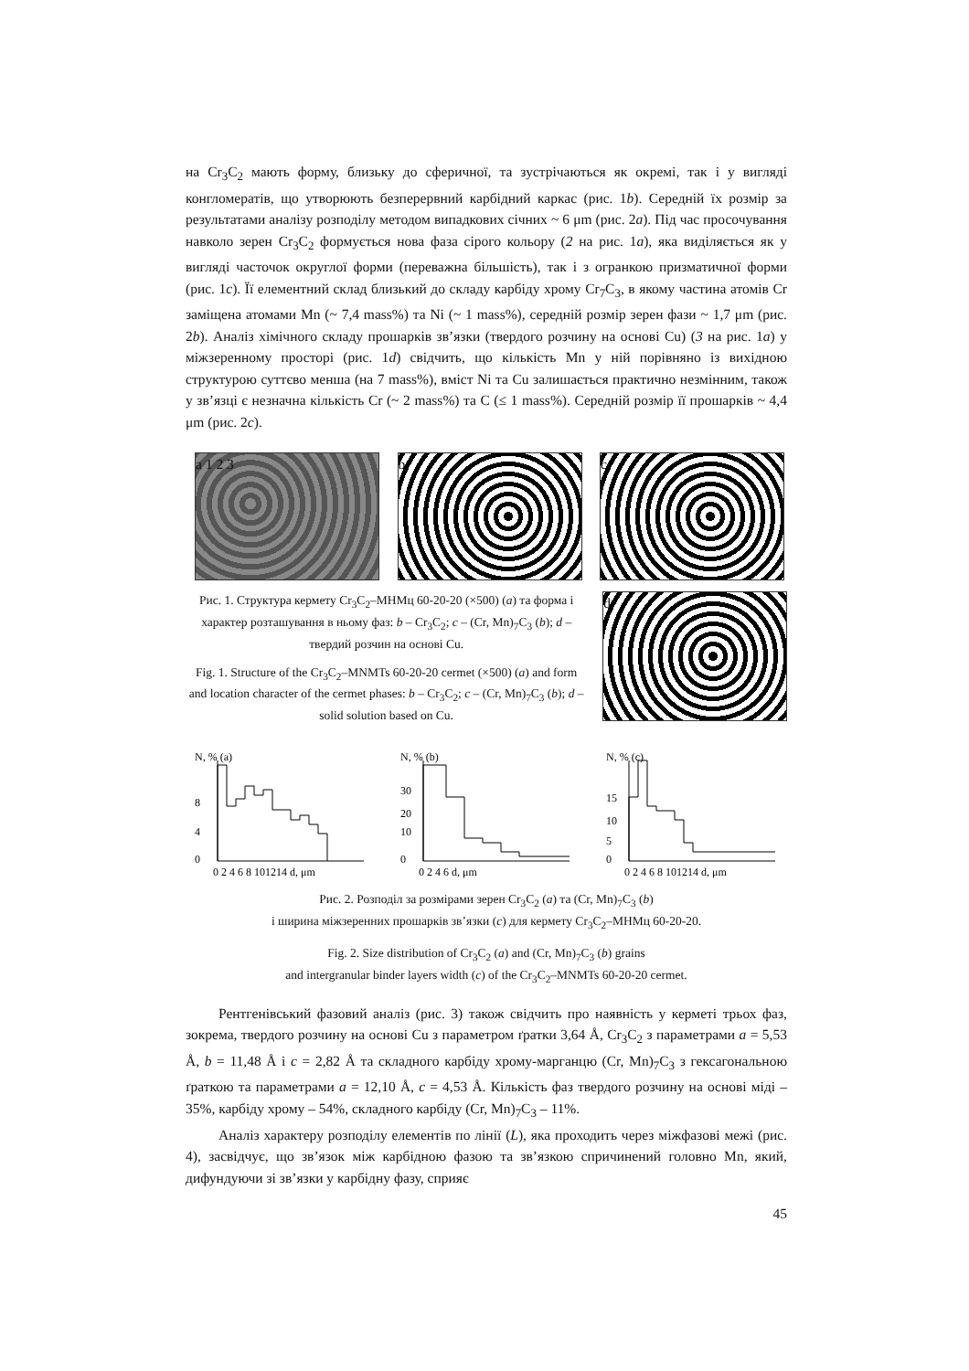на Cr<sub>3</sub>C<sub>2</sub> мають форму, близьку до сферичної, та зустрічаються як окремі, так і у вигляді конгломератів, що утворюють безперервний карбідний каркас (рис. 1b). Середній їх розмір за результатами аналізу розподілу методом випадкових січних ~ 6 μm (рис. 2a). Під час просочування навколо зерен Cr<sub>3</sub>C<sub>2</sub> формується нова фаза сірого кольору (2 на рис. 1a), яка виділяється як у вигляді часточок округлої форми (переважна більшість), так і з огранкою призматичної форми (рис. 1c). Її елементний склад близький до складу карбіду хрому Cr<sub>7</sub>C<sub>3</sub>, в якому частина атомів Cr заміщена атомами Mn (~ 7,4 mass%) та Ni (~ 1 mass%), середній розмір зерен фази ~ 1,7 μm (рис. 2b). Аналіз хімічного складу прошарків зв’язки (твердого розчину на основі Cu) (3 на рис. 1a) у міжзеренному просторі (рис. 1d) свідчить, що кількість Mn у ній порівняно із вихідною структурою суттєво менша (на 7 mass%), вміст Ni та Cu залишається практично незмінним, також у зв’язці є незначна кількість Cr (~ 2 mass%) та C (≤ 1 mass%). Середній розмір її прошарків ~ 4,4 μm (рис. 2c).
a 1 2 3 b c
Рис. 1. Структура кермету Cr<sub>3</sub>C<sub>2</sub>–МНМц 60-20-20 (×500) (a) та форма і характер розташування в ньому фаз: b – Cr<sub>3</sub>C<sub>2</sub>; c – (Cr, Mn)<sub>7</sub>C<sub>3</sub> (b); d – твердий розчин на основі Cu.
Fig. 1. Structure of the Cr<sub>3</sub>C<sub>2</sub>–MNMTs 60-20-20 cermet (×500) (a) and form and location character of the cermet phases: b – Cr<sub>3</sub>C<sub>2</sub>; c – (Cr, Mn)<sub>7</sub>C<sub>3</sub> (b); d – solid solution based on Cu.
d
N, % (a)
0
4
8
0 2 4 6 8 101214 d, μm
N, % (b)
0
10
20
30
0 2 4 6 d, μm
N, % (c)
0
5
10
15
0 2 4 6 8 101214 d, μm
Рис. 2. Розподіл за розмірами зерен Cr<sub>3</sub>C<sub>2</sub> (a) та (Cr, Mn)<sub>7</sub>C<sub>3</sub> (b)
і ширина міжзеренних прошарків зв’язки (c) для кермету Cr<sub>3</sub>C<sub>2</sub>–МНМц 60-20-20.
Fig. 2. Size distribution of Cr<sub>3</sub>C<sub>2</sub> (a) and (Cr, Mn)<sub>7</sub>C<sub>3</sub> (b) grains
and intergranular binder layers width (c) of the Cr<sub>3</sub>C<sub>2</sub>–MNMTs 60-20-20 cermet.
Рентгенівський фазовий аналіз (рис. 3) також свідчить про наявність у керметі трьох фаз, зокрема, твердого розчину на основі Cu з параметром ґратки 3,64 Å, Cr<sub>3</sub>C<sub>2</sub> з параметрами a = 5,53 Å, b = 11,48 Å і c = 2,82 Å та складного карбіду хрому-марганцю (Cr, Mn)<sub>7</sub>C<sub>3</sub> з гексагональною ґраткою та параметрами a = 12,10 Å, c = 4,53 Å. Кількість фаз твердого розчину на основі міді – 35%, карбіду хрому – 54%, складного карбіду (Cr, Mn)<sub>7</sub>C<sub>3</sub> – 11%.
Аналіз характеру розподілу елементів по лінії (L), яка проходить через міжфазові межі (рис. 4), засвідчує, що зв’язок між карбідною фазою та зв’язкою спричинений головно Mn, який, дифундуючи зі зв’язки у карбідну фазу, сприяє
45